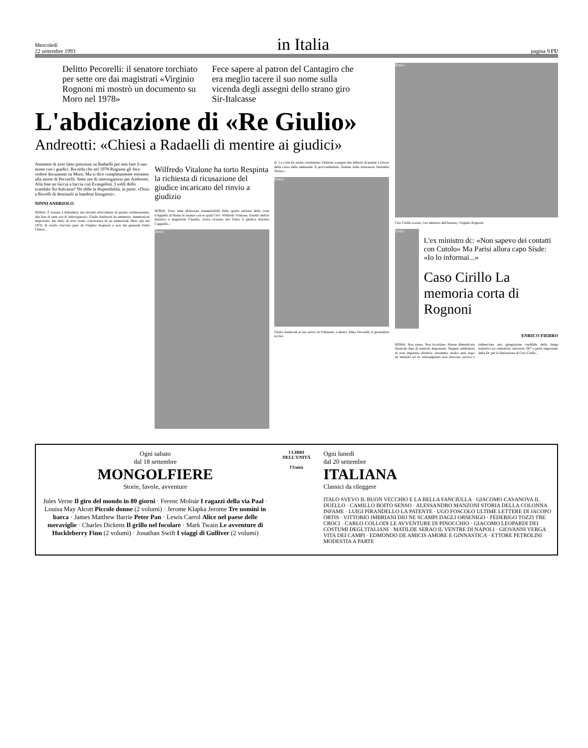Mercoledì
22 settembre 1993
in Italia
pagina 9 l'U
Delitto Pecorelli: il senatore torchiato per sette ore dai magistrati «Virginio Rognoni mi mostrò un documento su Moro nel 1978»
Fece sapere al patron del Cantagiro che era meglio tacere il suo nome sulla vicenda degli assegni dello strano giro Sir-Italcasse
L'abdicazione di «Re Giulio»
Andreotti: «Chiesi a Radaelli di mentire ai giudici»
Ammette di aver fatto pressioni su Radaelli per non fare il suo nome con i giudici. Ricorda che nel 1978 Rognoni gli fece vedere documenti su Moro. Ma si dice completamente estraneo alla morte di Pecorelli. Sette ore di interrogatorio per Andreotti. Alla fine un faccia a faccia con Evangelisti. I soldi dello scandalo Sir-Italcasse? Ne ebbe la disponibilità, in parte. «Dissi a Rovelli di destinarli ai bambini bisognosi».
NINNI ANDRIOLO
ROMA. È tornato a difendersi, ma davanti all'evidenza di quattro testimonianze, alla fine di sette ore di interrogatorio, Giulio Andreotti ha ammesso. Ammissioni importanti. Ha detto di aver avuto conoscenza di un memoriale Moro già nel 1978, di averlo ricevuto però da Virginio Rognoni e non dal generale Dalla Chiesa...
Wilfredo Vitalone ha torto Respinta la richiesta di ricusazione del giudice incaricato del rinvio a giudizio
ROMA. Sono state dichiarate inammissibili dalla quarta sezione della corte d'Appello di Roma le istanze con le quali l'avv. Wilfredo Vitalone, fratello dell'ex ministro e magistrato Claudio, aveva ricusato ieri l'altro il giudice Antonio Cappiello...
[foto]
te. La corte ha anche condannato Vitalone a pagare due milioni di penale a favore della cassa delle ammende. Il provvedimento, firmato dalla dottoressa Serenella Siriaco...
[foto]
Giulio Andreotti al suo arrivo in Tribunale, a destra, Mino Pecorelli, il giornalista ucciso
[foto]
Ciro Cirillo e,sotto, l'ex ministro dell'Interno, Virginio Rognoni
[foto]
L'ex ministro dc: «Non sapevo dei contatti con Cutolo» Ma Parisi allora capo Sisde: «Io lo informai...»
Caso Cirillo La memoria corta di Rognoni
ENRICO FIERRO
ROMA. Non sanno. Non ricordano. Hanno dimenticato finanche date di riunioni importanti. Negano addirittura di aver impartito direttive. Insomma, dodici anni dopo ex ministri ed ex sottosegretari non riescono ancora a rabberciare una spiegazione credibile della lunga trattativa tra camorristi, terroristi, 007 e pezzi importanti della Dc per la liberazione di Ciro Cirillo...
Ogni sabato
dal 18 settembre
MONGOLFIERE
Storie, favole, avventure
Jules Verne Il giro del mondo in 80 giorni · Ferenc Molnár I ragazzi della via Paal · Louisa May Alcott Piccole donne (2 volumi) · Jerome Klapka Jerome Tre uomini in barca · James Matthew Barrie Peter Pan · Lewis Carrol Alice nel paese delle meraviglie · Charles Dickens Il grillo nel focolare · Mark Twain Le avventure di Huckleberry Finn (2 volumi) · Jonathan Swift I viaggi di Gulliver (2 volumi)
I LIBRI DELL'UNITÀ
l'Unità
Ogni lunedì
dal 20 settembre
ITALIANA
Classici da rileggere
ITALO SVEVO IL BUON VECCHIO E LA BELLA FANCIULLA · GIACOMO CASANOVA IL DUELLO · CAMILLO BOITO SENSO · ALESSANDRO MANZONI STORIA DELLA COLONNA INFAME · LUIGI PIRANDELLO LA PATENTE · UGO FOSCOLO ULTIME LETTERE DI JACOPO ORTIS · VITTORIO IMBRIANI DIO NE SCAMPI DAGLI ORSENIGO · FEDERIGO TOZZI TRE CROCI · CARLO COLLODI LE AVVENTURE DI PINOCCHIO · GIACOMO LEOPARDI DEI COSTUMI DEGL'ITALIANI · MATILDE SERAO IL VENTRE DI NAPOLI · GIOVANNI VERGA VITA DEI CAMPI · EDMONDO DE AMICIS AMORE E GINNASTICA · ETTORE PETROLINI MODESTIA A PARTE